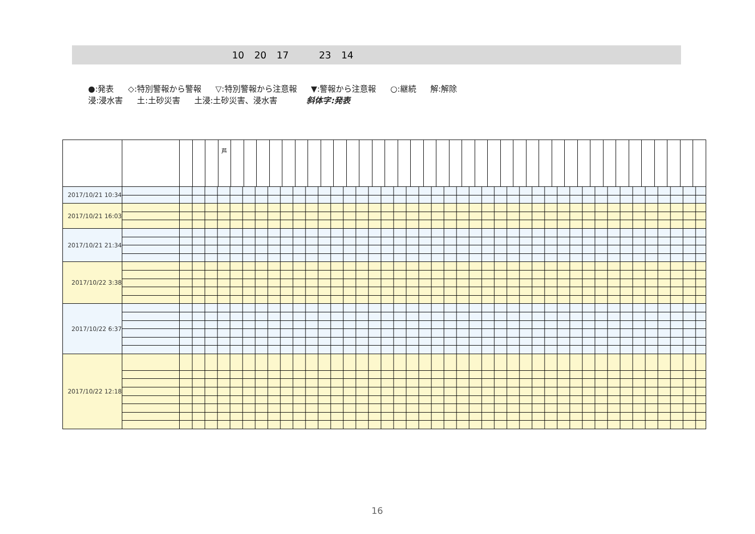10 20 17 23 14
●:発表 ◇:特別警報から警報 ▽:特別警報から注意報 ▼:警報から注意報 ○:継続 解:解除
浸:浸水害 土:土砂災害 土浸:土砂災害、浸水害 斜体字:発表
| | | | | | 芦 | | | | | | | | | | | | | | | | | | | | | | | | | | | | | | | | | | | | | |
| 2017/10/21 10:34 | | | | | | | | | | | | | | | | | | | | | | | | | | | | | | | | | | | | | | | | | | |
| 2017/10/21 16:03 | | | | | | | | | | | | | | | | | | | | | | | | | | | | | | | | | | | | | | | | | | |
| 2017/10/21 21:34 | | | | | | | | | | | | | | | | | | | | | | | | | | | | | | | | | | | | | | | | | | |
| 2017/10/22 3:38 | | | | | | | | | | | | | | | | | | | | | | | | | | | | | | | | | | | | | | | | | | |
| 2017/10/22 6:37 | | | | | | | | | | | | | | | | | | | | | | | | | | | | | | | | | | | | | | | | | | |
| 2017/10/22 12:18 | | | | | | | | | | | | | | | | | | | | | | | | | | | | | | | | | | | | | | | | | | |
16